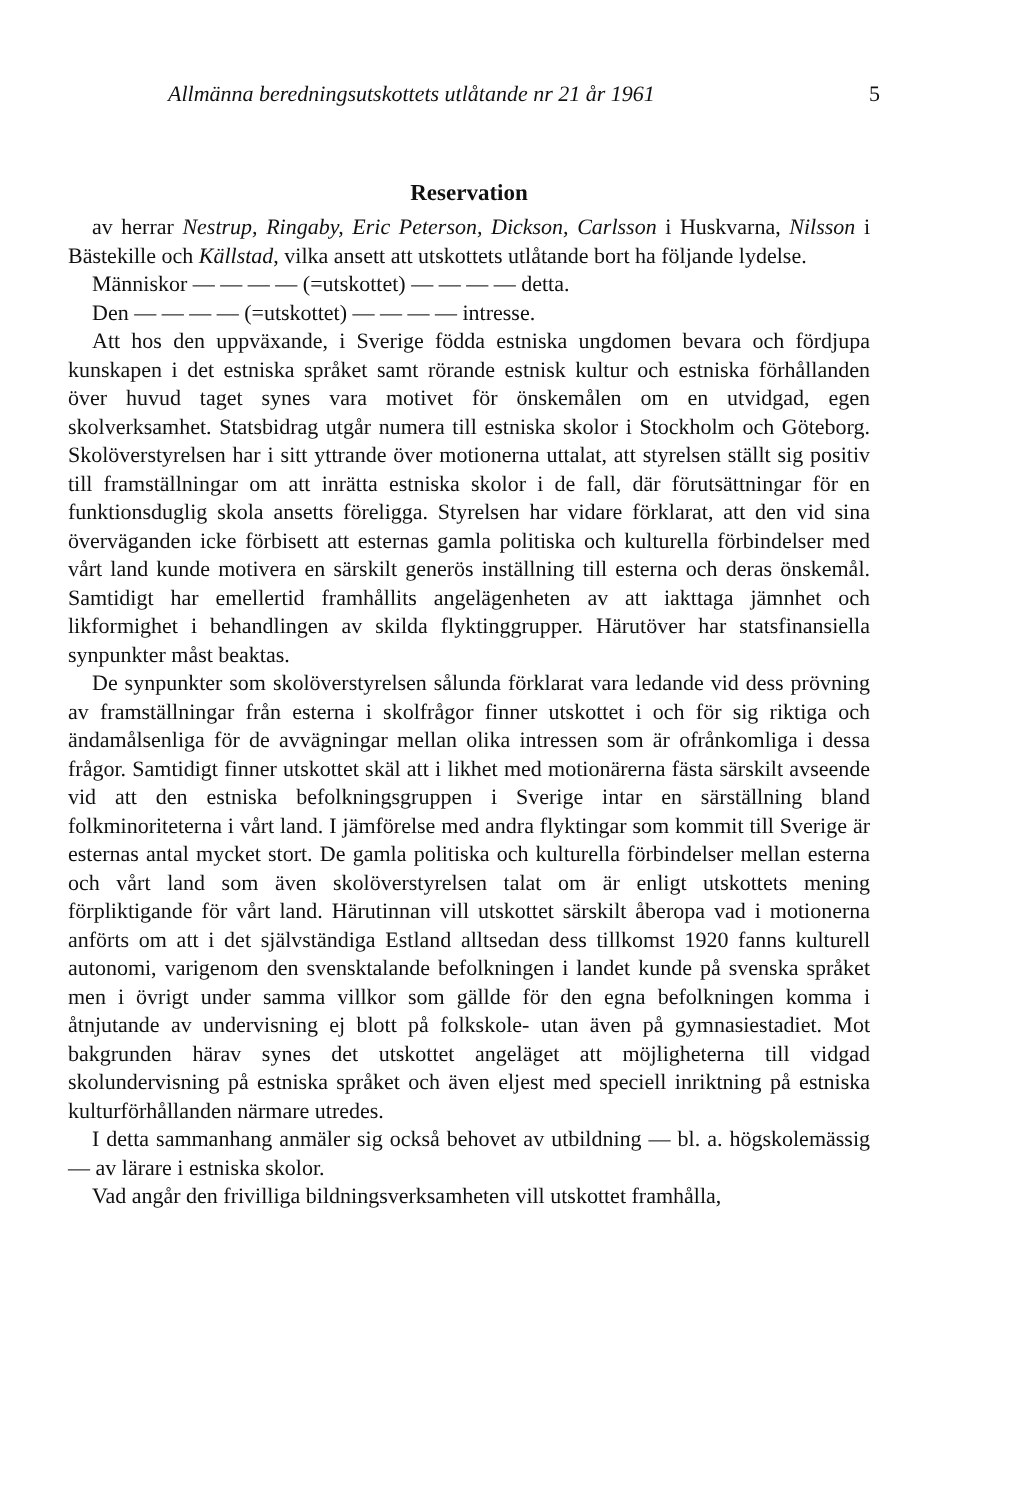Allmänna beredningsutskottets utlåtande nr 21 år 1961 5
Reservation
av herrar Nestrup, Ringaby, Eric Peterson, Dickson, Carlsson i Huskvarna, Nilsson i Bästekille och Källstad, vilka ansett att utskottets utlåtande bort ha följande lydelse.
Människor — — — — (=utskottet) — — — — detta.
Den — — — — (=utskottet) — — — — intresse.
Att hos den uppväxande, i Sverige födda estniska ungdomen bevara och fördjupa kunskapen i det estniska språket samt rörande estnisk kultur och estniska förhållanden över huvud taget synes vara motivet för önskemålen om en utvidgad, egen skolverksamhet. Statsbidrag utgår numera till estniska skolor i Stockholm och Göteborg. Skolöverstyrelsen har i sitt yttrande över motionerna uttalat, att styrelsen ställt sig positiv till framställningar om att inrätta estniska skolor i de fall, där förutsättningar för en funktionsduglig skola ansetts föreligga. Styrelsen har vidare förklarat, att den vid sina överväganden icke förbisett att esternas gamla politiska och kulturella förbindelser med vårt land kunde motivera en särskilt generös inställning till esterna och deras önskemål. Samtidigt har emellertid framhållits angelägenheten av att iakttaga jämnhet och likformighet i behandlingen av skilda flyktinggrupper. Härutöver har statsfinansiella synpunkter måst beaktas.
De synpunkter som skolöverstyrelsen sålunda förklarat vara ledande vid dess prövning av framställningar från esterna i skolfrågor finner utskottet i och för sig riktiga och ändamålsenliga för de avvägningar mellan olika intressen som är ofrånkomliga i dessa frågor. Samtidigt finner utskottet skäl att i likhet med motionärerna fästa särskilt avseende vid att den estniska befolkningsgruppen i Sverige intar en särställning bland folkminoriteterna i vårt land. I jämförelse med andra flyktingar som kommit till Sverige är esternas antal mycket stort. De gamla politiska och kulturella förbindelser mellan esterna och vårt land som även skolöverstyrelsen talat om är enligt utskottets mening förpliktigande för vårt land. Härutinnan vill utskottet särskilt åberopa vad i motionerna anförts om att i det självständiga Estland alltsedan dess tillkomst 1920 fanns kulturell autonomi, varigenom den svensktalande befolkningen i landet kunde på svenska språket men i övrigt under samma villkor som gällde för den egna befolkningen komma i åtnjutande av undervisning ej blott på folkskole- utan även på gymnasiestadiet. Mot bakgrunden härav synes det utskottet angeläget att möjligheterna till vidgad skolundervisning på estniska språket och även eljest med speciell inriktning på estniska kulturförhållanden närmare utredes.
I detta sammanhang anmäler sig också behovet av utbildning — bl. a. högskolemässig — av lärare i estniska skolor.
Vad angår den frivilliga bildningsverksamheten vill utskottet framhålla,